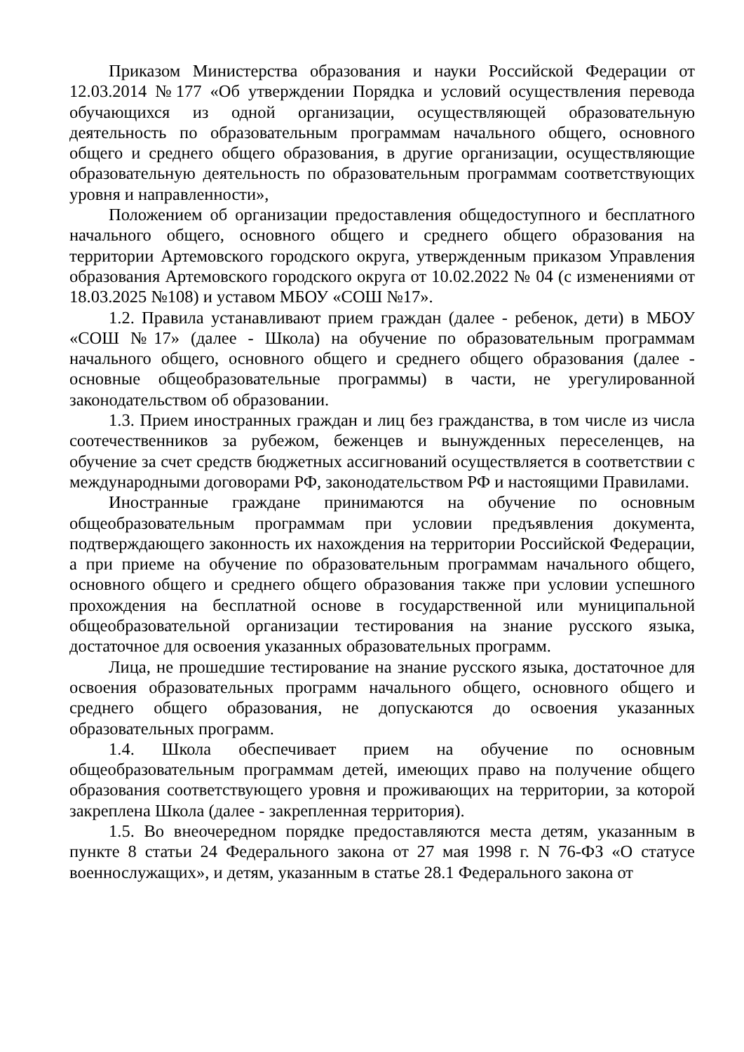Приказом Министерства образования и науки Российской Федерации от 12.03.2014 №177 «Об утверждении Порядка и условий осуществления перевода обучающихся из одной организации, осуществляющей образовательную деятельность по образовательным программам начального общего, основного общего и среднего общего образования, в другие организации, осуществляющие образовательную деятельность по образовательным программам соответствующих уровня и направленности»,
Положением об организации предоставления общедоступного и бесплатного начального общего, основного общего и среднего общего образования на территории Артемовского городского округа, утвержденным приказом Управления образования Артемовского городского округа от 10.02.2022 № 04 (с изменениями от 18.03.2025 №108) и уставом МБОУ «СОШ №17».
1.2. Правила устанавливают прием граждан (далее - ребенок, дети) в МБОУ «СОШ №17» (далее - Школа) на обучение по образовательным программам начального общего, основного общего и среднего общего образования (далее - основные общеобразовательные программы) в части, не урегулированной законодательством об образовании.
1.3. Прием иностранных граждан и лиц без гражданства, в том числе из числа соотечественников за рубежом, беженцев и вынужденных переселенцев, на обучение за счет средств бюджетных ассигнований осуществляется в соответствии с международными договорами РФ, законодательством РФ и настоящими Правилами.
Иностранные граждане принимаются на обучение по основным общеобразовательным программам при условии предъявления документа, подтверждающего законность их нахождения на территории Российской Федерации, а при приеме на обучение по образовательным программам начального общего, основного общего и среднего общего образования также при условии успешного прохождения на бесплатной основе в государственной или муниципальной общеобразовательной организации тестирования на знание русского языка, достаточное для освоения указанных образовательных программ.
Лица, не прошедшие тестирование на знание русского языка, достаточное для освоения образовательных программ начального общего, основного общего и среднего общего образования, не допускаются до освоения указанных образовательных программ.
1.4. Школа обеспечивает прием на обучение по основным общеобразовательным программам детей, имеющих право на получение общего образования соответствующего уровня и проживающих на территории, за которой закреплена Школа (далее - закрепленная территория).
1.5. Во внеочередном порядке предоставляются места детям, указанным в пункте 8 статьи 24 Федерального закона от 27 мая 1998 г. N 76-ФЗ «О статусе военнослужащих», и детям, указанным в статье 28.1 Федерального закона от